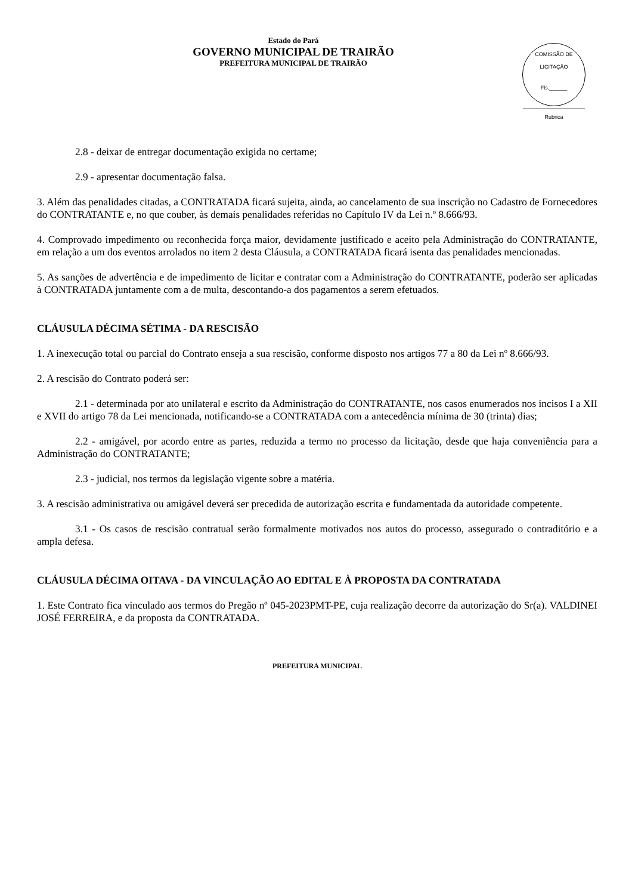Estado do Pará
GOVERNO MUNICIPAL DE TRAIRÃO
PREFEITURA MUNICIPAL DE TRAIRÃO
COMISSÃO DE LICITAÇÃO
Fls.______
Rubrica
2.8 - deixar de entregar documentação exigida no certame;
2.9 - apresentar documentação falsa.
3. Além das penalidades citadas, a CONTRATADA ficará sujeita, ainda, ao cancelamento de sua inscrição no Cadastro de Fornecedores do CONTRATANTE e, no que couber, às demais penalidades referidas no Capítulo IV da Lei n.º 8.666/93.
4. Comprovado impedimento ou reconhecida força maior, devidamente justificado e aceito pela Administração do CONTRATANTE, em relação a um dos eventos arrolados no item 2 desta Cláusula, a CONTRATADA ficará isenta das penalidades mencionadas.
5. As sanções de advertência e de impedimento de licitar e contratar com a Administração do CONTRATANTE, poderão ser aplicadas à CONTRATADA juntamente com a de multa, descontando-a dos pagamentos a serem efetuados.
CLÁUSULA DÉCIMA SÉTIMA - DA RESCISÃO
1. A inexecução total ou parcial do Contrato enseja a sua rescisão, conforme disposto nos artigos 77 a 80 da Lei nº 8.666/93.
2. A rescisão do Contrato poderá ser:
2.1 - determinada por ato unilateral e escrito da Administração do CONTRATANTE, nos casos enumerados nos incisos I a XII e XVII do artigo 78 da Lei mencionada, notificando-se a CONTRATADA com a antecedência mínima de 30 (trinta) dias;
2.2 - amigável, por acordo entre as partes, reduzida a termo no processo da licitação, desde que haja conveniência para a Administração do CONTRATANTE;
2.3 - judicial, nos termos da legislação vigente sobre a matéria.
3. A rescisão administrativa ou amigável deverá ser precedida de autorização escrita e fundamentada da autoridade competente.
3.1 - Os casos de rescisão contratual serão formalmente motivados nos autos do processo, assegurado o contraditório e a ampla defesa.
CLÁUSULA DÉCIMA OITAVA - DA VINCULAÇÃO AO EDITAL E À PROPOSTA DA CONTRATADA
1. Este Contrato fica vinculado aos termos do Pregão nº 045-2023PMT-PE, cuja realização decorre da autorização do Sr(a). VALDINEI JOSÉ FERREIRA, e da proposta da CONTRATADA.
PREFEITURA MUNICIPAL